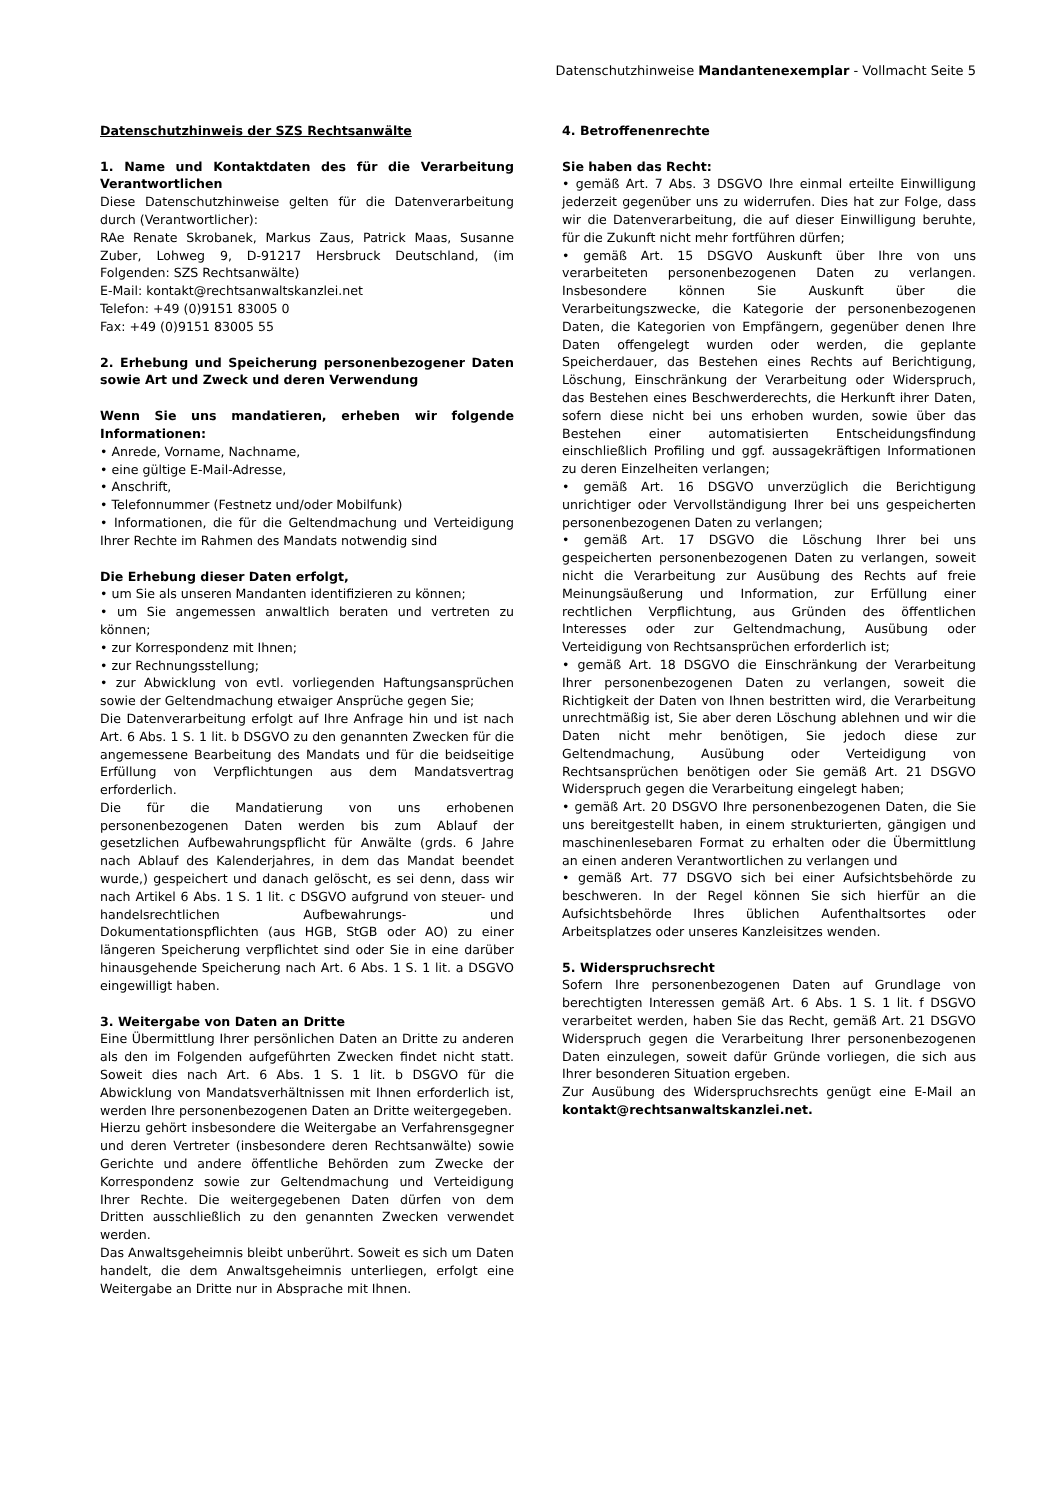Datenschutzhinweise Mandantenexemplar - Vollmacht Seite 5
Datenschutzhinweis der SZS Rechtsanwälte
1. Name und Kontaktdaten des für die Verarbeitung Verantwortlichen
Diese Datenschutzhinweise gelten für die Datenverarbeitung durch (Verantwortlicher):
RAe Renate Skrobanek, Markus Zaus, Patrick Maas, Susanne Zuber, Lohweg 9, D-91217 Hersbruck Deutschland, (im Folgenden: SZS Rechtsanwälte)
E-Mail: kontakt@rechtsanwaltskanzlei.net
Telefon: +49 (0)9151 83005 0
Fax: +49 (0)9151 83005 55
2. Erhebung und Speicherung personenbezogener Daten sowie Art und Zweck und deren Verwendung
Wenn Sie uns mandatieren, erheben wir folgende Informationen:
• Anrede, Vorname, Nachname,
• eine gültige E-Mail-Adresse,
• Anschrift,
• Telefonnummer (Festnetz und/oder Mobilfunk)
• Informationen, die für die Geltendmachung und Verteidigung Ihrer Rechte im Rahmen des Mandats notwendig sind
Die Erhebung dieser Daten erfolgt,
• um Sie als unseren Mandanten identifizieren zu können;
• um Sie angemessen anwaltlich beraten und vertreten zu können;
• zur Korrespondenz mit Ihnen;
• zur Rechnungsstellung;
• zur Abwicklung von evtl. vorliegenden Haftungsansprüchen sowie der Geltendmachung etwaiger Ansprüche gegen Sie;
Die Datenverarbeitung erfolgt auf Ihre Anfrage hin und ist nach Art. 6 Abs. 1 S. 1 lit. b DSGVO zu den genannten Zwecken für die angemessene Bearbeitung des Mandats und für die beidseitige Erfüllung von Verpflichtungen aus dem Mandatsvertrag erforderlich.
Die für die Mandatierung von uns erhobenen personenbezogenen Daten werden bis zum Ablauf der gesetzlichen Aufbewahrungspflicht für Anwälte (grds. 6 Jahre nach Ablauf des Kalenderjahres, in dem das Mandat beendet wurde,) gespeichert und danach gelöscht, es sei denn, dass wir nach Artikel 6 Abs. 1 S. 1 lit. c DSGVO aufgrund von steuer- und handelsrechtlichen Aufbewahrungs- und Dokumentationspflichten (aus HGB, StGB oder AO) zu einer längeren Speicherung verpflichtet sind oder Sie in eine darüber hinausgehende Speicherung nach Art. 6 Abs. 1 S. 1 lit. a DSGVO eingewilligt haben.
3. Weitergabe von Daten an Dritte
Eine Übermittlung Ihrer persönlichen Daten an Dritte zu anderen als den im Folgenden aufgeführten Zwecken findet nicht statt. Soweit dies nach Art. 6 Abs. 1 S. 1 lit. b DSGVO für die Abwicklung von Mandatsverhältnissen mit Ihnen erforderlich ist, werden Ihre personenbezogenen Daten an Dritte weitergegeben.
Hierzu gehört insbesondere die Weitergabe an Verfahrensgegner und deren Vertreter (insbesondere deren Rechtsanwälte) sowie Gerichte und andere öffentliche Behörden zum Zwecke der Korrespondenz sowie zur Geltendmachung und Verteidigung Ihrer Rechte. Die weitergegebenen Daten dürfen von dem Dritten ausschließlich zu den genannten Zwecken verwendet werden.
Das Anwaltsgeheimnis bleibt unberührt. Soweit es sich um Daten handelt, die dem Anwaltsgeheimnis unterliegen, erfolgt eine Weitergabe an Dritte nur in Absprache mit Ihnen.
4. Betroffenenrechte
Sie haben das Recht:
• gemäß Art. 7 Abs. 3 DSGVO Ihre einmal erteilte Einwilligung jederzeit gegenüber uns zu widerrufen. Dies hat zur Folge, dass wir die Datenverarbeitung, die auf dieser Einwilligung beruhte, für die Zukunft nicht mehr fortführen dürfen;
• gemäß Art. 15 DSGVO Auskunft über Ihre von uns verarbeiteten personenbezogenen Daten zu verlangen. Insbesondere können Sie Auskunft über die Verarbeitungszwecke, die Kategorie der personenbezogenen Daten, die Kategorien von Empfängern, gegenüber denen Ihre Daten offengelegt wurden oder werden, die geplante Speicherdauer, das Bestehen eines Rechts auf Berichtigung, Löschung, Einschränkung der Verarbeitung oder Widerspruch, das Bestehen eines Beschwerderechts, die Herkunft ihrer Daten, sofern diese nicht bei uns erhoben wurden, sowie über das Bestehen einer automatisierten Entscheidungsfindung einschließlich Profiling und ggf. aussagekräftigen Informationen zu deren Einzelheiten verlangen;
• gemäß Art. 16 DSGVO unverzüglich die Berichtigung unrichtiger oder Vervollständigung Ihrer bei uns gespeicherten personenbezogenen Daten zu verlangen;
• gemäß Art. 17 DSGVO die Löschung Ihrer bei uns gespeicherten personenbezogenen Daten zu verlangen, soweit nicht die Verarbeitung zur Ausübung des Rechts auf freie Meinungsäußerung und Information, zur Erfüllung einer rechtlichen Verpflichtung, aus Gründen des öffentlichen Interesses oder zur Geltendmachung, Ausübung oder Verteidigung von Rechtsansprüchen erforderlich ist;
• gemäß Art. 18 DSGVO die Einschränkung der Verarbeitung Ihrer personenbezogenen Daten zu verlangen, soweit die Richtigkeit der Daten von Ihnen bestritten wird, die Verarbeitung unrechtmäßig ist, Sie aber deren Löschung ablehnen und wir die Daten nicht mehr benötigen, Sie jedoch diese zur Geltendmachung, Ausübung oder Verteidigung von Rechtsansprüchen benötigen oder Sie gemäß Art. 21 DSGVO Widerspruch gegen die Verarbeitung eingelegt haben;
• gemäß Art. 20 DSGVO Ihre personenbezogenen Daten, die Sie uns bereitgestellt haben, in einem strukturierten, gängigen und maschinenlesebaren Format zu erhalten oder die Übermittlung an einen anderen Verantwortlichen zu verlangen und
• gemäß Art. 77 DSGVO sich bei einer Aufsichtsbehörde zu beschweren. In der Regel können Sie sich hierfür an die Aufsichtsbehörde Ihres üblichen Aufenthaltsortes oder Arbeitsplatzes oder unseres Kanzleisitzes wenden.
5. Widerspruchsrecht
Sofern Ihre personenbezogenen Daten auf Grundlage von berechtigten Interessen gemäß Art. 6 Abs. 1 S. 1 lit. f DSGVO verarbeitet werden, haben Sie das Recht, gemäß Art. 21 DSGVO Widerspruch gegen die Verarbeitung Ihrer personenbezogenen Daten einzulegen, soweit dafür Gründe vorliegen, die sich aus Ihrer besonderen Situation ergeben.
Zur Ausübung des Widerspruchsrechts genügt eine E-Mail an kontakt@rechtsanwaltskanzlei.net.